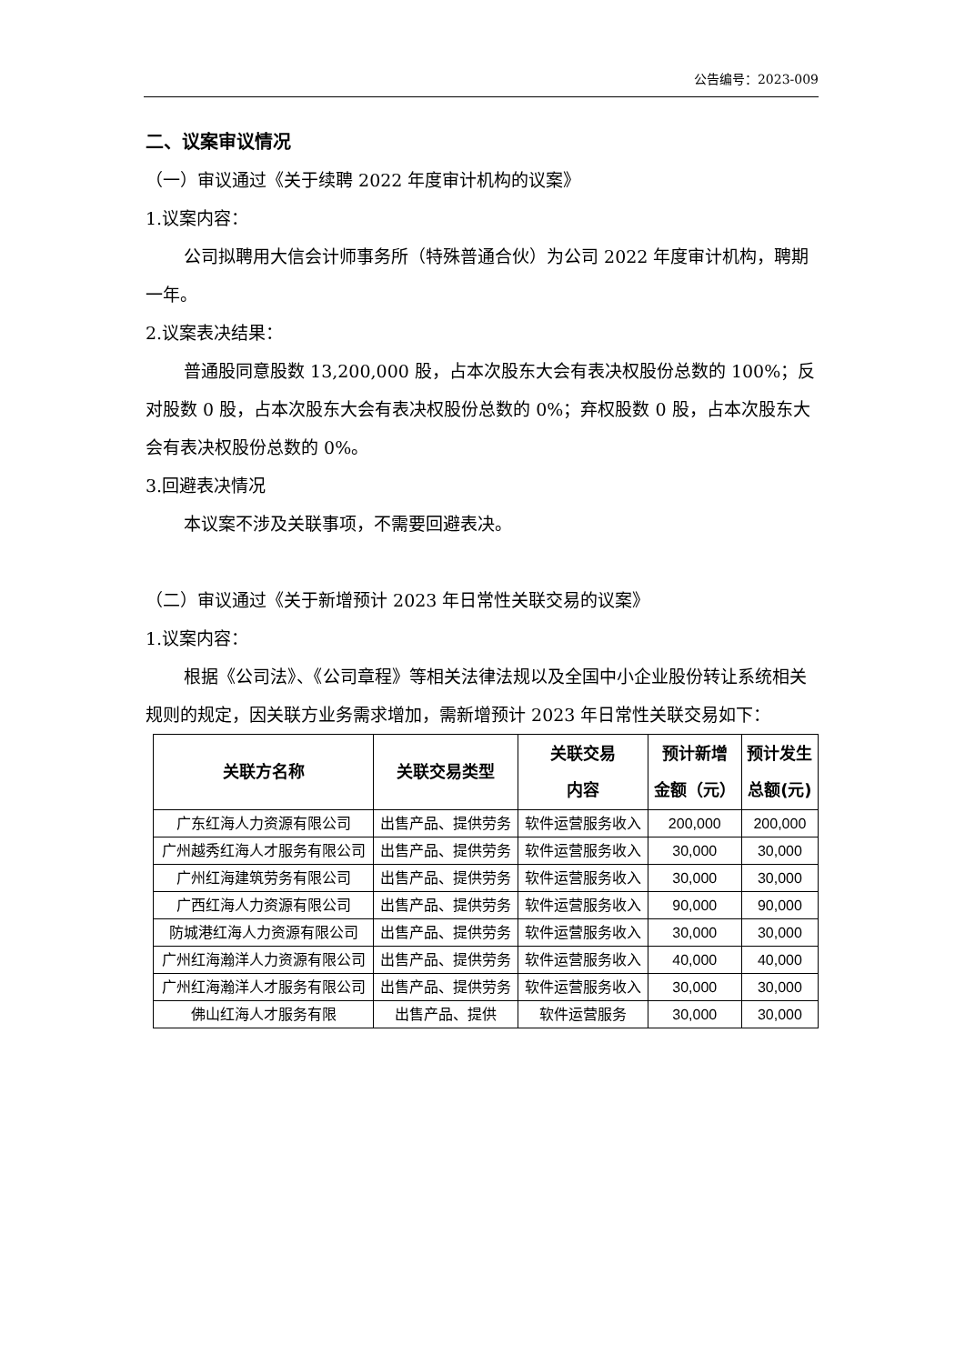公告编号：2023-009
二、议案审议情况
（一）审议通过《关于续聘 2022 年度审计机构的议案》
1.议案内容：
公司拟聘用大信会计师事务所（特殊普通合伙）为公司 2022 年度审计机构，聘期一年。
2.议案表决结果：
普通股同意股数 13,200,000 股，占本次股东大会有表决权股份总数的 100%；反对股数 0 股，占本次股东大会有表决权股份总数的 0%；弃权股数 0 股，占本次股东大会有表决权股份总数的 0%。
3.回避表决情况
本议案不涉及关联事项，不需要回避表决。
（二）审议通过《关于新增预计 2023 年日常性关联交易的议案》
1.议案内容：
根据《公司法》、《公司章程》等相关法律法规以及全国中小企业股份转让系统相关规则的规定，因关联方业务需求增加，需新增预计 2023 年日常性关联交易如下：
| 关联方名称 | 关联交易类型 | 关联交易 内容 | 预计新增 金额（元） | 预计发生 总额(元) |
| --- | --- | --- | --- | --- |
| 广东红海人力资源有限公司 | 出售产品、提供劳务 | 软件运营服务收入 | 200,000 | 200,000 |
| 广州越秀红海人才服务有限公司 | 出售产品、提供劳务 | 软件运营服务收入 | 30,000 | 30,000 |
| 广州红海建筑劳务有限公司 | 出售产品、提供劳务 | 软件运营服务收入 | 30,000 | 30,000 |
| 广西红海人力资源有限公司 | 出售产品、提供劳务 | 软件运营服务收入 | 90,000 | 90,000 |
| 防城港红海人力资源有限公司 | 出售产品、提供劳务 | 软件运营服务收入 | 30,000 | 30,000 |
| 广州红海瀚洋人力资源有限公司 | 出售产品、提供劳务 | 软件运营服务收入 | 40,000 | 40,000 |
| 广州红海瀚洋人才服务有限公司 | 出售产品、提供劳务 | 软件运营服务收入 | 30,000 | 30,000 |
| 佛山红海人才服务有限 | 出售产品、提供 | 软件运营服务 | 30,000 | 30,000 |